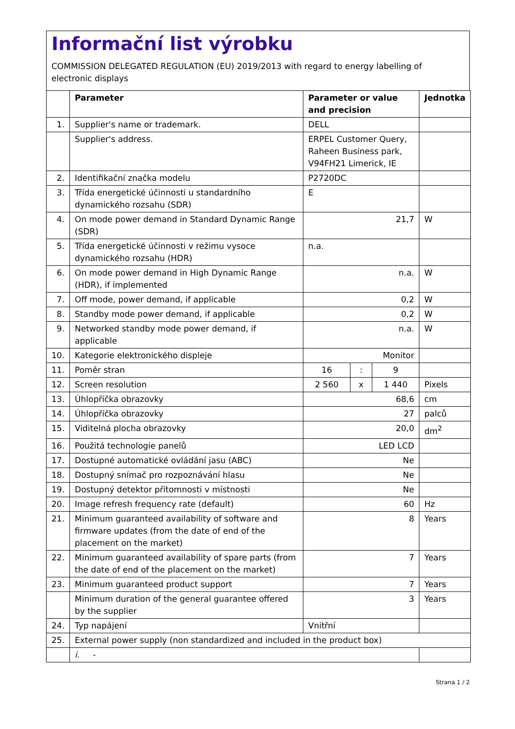Informační list výrobku
COMMISSION DELEGATED REGULATION (EU) 2019/2013 with regard to energy labelling of electronic displays
| | Parameter | Parameter or value and precision | | | Jednotka |
| --- | --- | --- | --- | --- | --- |
| 1. | Supplier's name or trademark. | DELL | | | |
| | Supplier's address. | ERPEL Customer Query, Raheen Business park, V94FH21 Limerick, IE | | | |
| 2. | Identifikační značka modelu | P2720DC | | | |
| 3. | Třída energetické účinnosti u standardního dynamického rozsahu (SDR) | E | | | |
| 4. | On mode power demand in Standard Dynamic Range (SDR) | 21,7 | | | W |
| 5. | Třída energetické účinnosti v režimu vysoce dynamického rozsahu (HDR) | n.a. | | | |
| 6. | On mode power demand in High Dynamic Range (HDR), if implemented | n.a. | | | W |
| 7. | Off mode, power demand, if applicable | 0,2 | | | W |
| 8. | Standby mode power demand, if applicable | 0,2 | | | W |
| 9. | Networked standby mode power demand, if applicable | n.a. | | | W |
| 10. | Kategorie elektronického displeje | Monitor | | | |
| 11. | Poměr stran | 16 | : | 9 | |
| 12. | Screen resolution | 2 560 | x | 1 440 | Pixels |
| 13. | Úhlopříčka obrazovky | 68,6 | | | cm |
| 14. | Úhlopříčka obrazovky | 27 | | | palců |
| 15. | Viditelná plocha obrazovky | 20,0 | | | dm<sup>2</sup> |
| 16. | Použitá technologie panelů | LED LCD | | | |
| 17. | Dostupné automatické ovládání jasu (ABC) | Ne | | | |
| 18. | Dostupný snímač pro rozpoznávání hlasu | Ne | | | |
| 19. | Dostupný detektor přítomnosti v místnosti | Ne | | | |
| 20. | Image refresh frequency rate (default) | 60 | | | Hz |
| 21. | Minimum guaranteed availability of software and firmware updates (from the date of end of the placement on the market) | 8 | | | Years |
| 22. | Minimum guaranteed availability of spare parts (from the date of end of the placement on the market) | 7 | | | Years |
| 23. | Minimum guaranteed product support | 7 | | | Years |
| | Minimum duration of the general guarantee offered by the supplier | 3 | | | Years |
| 24. | Typ napájení | Vnitřní | | | |
| 25. | External power supply (non standardized and included in the product box) | | | | |
| | i. - | | | | |
Strana 1 / 2